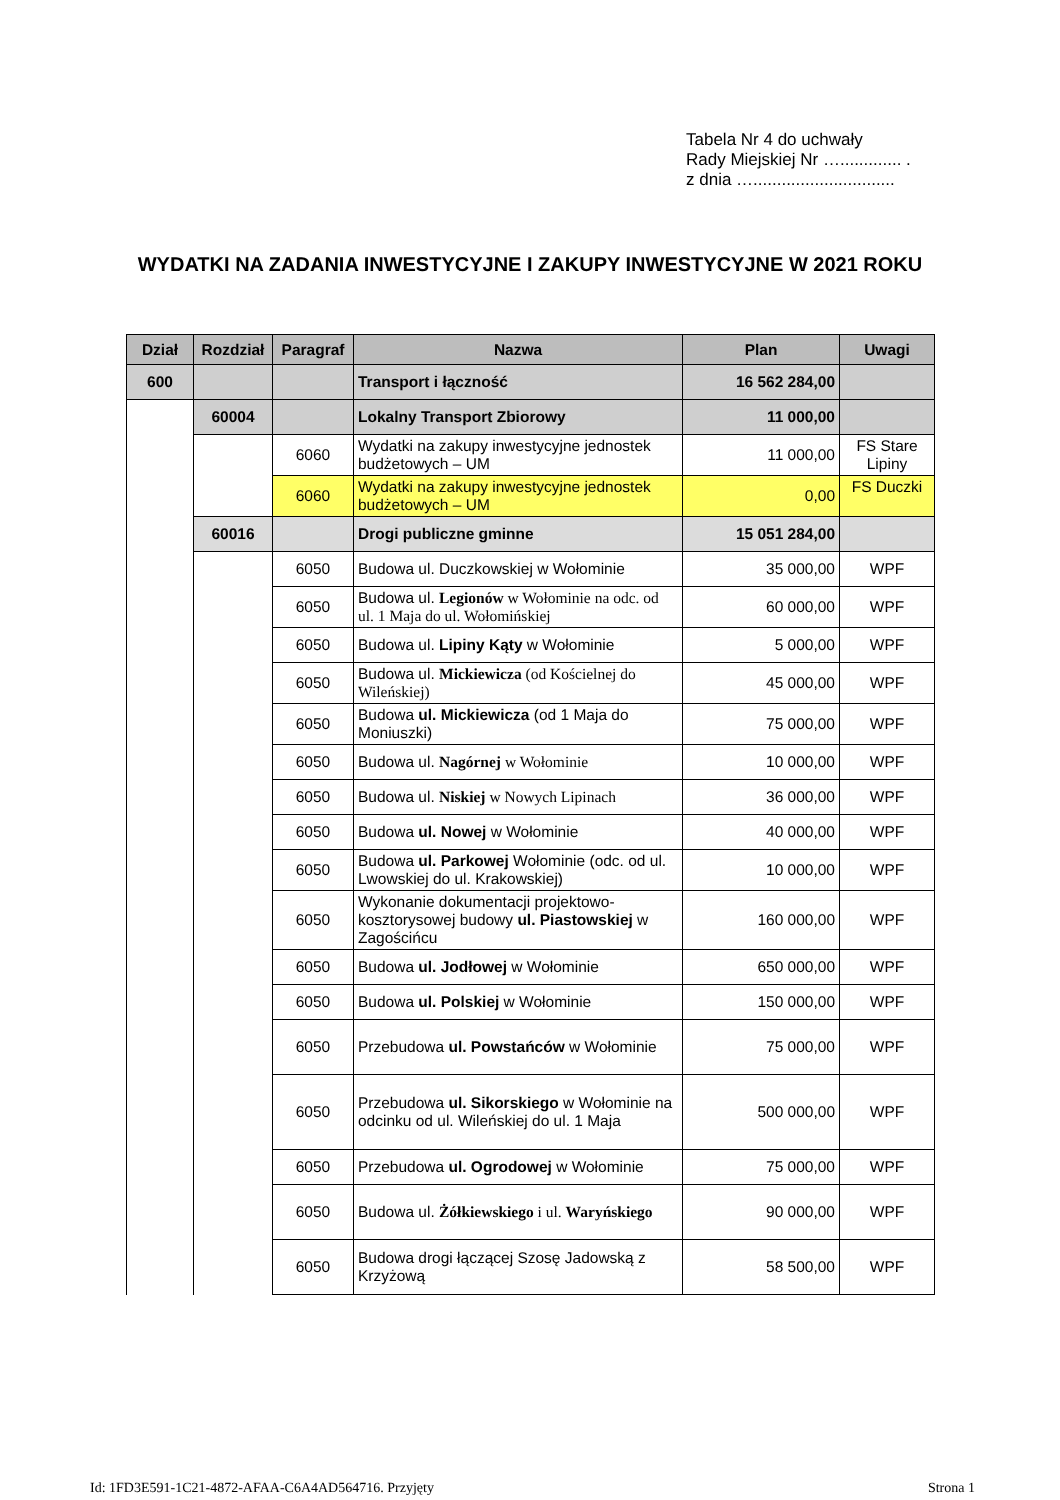Tabela Nr 4 do uchwały
Rady Miejskiej Nr …............. .
z dnia …..............................
WYDATKI NA ZADANIA INWESTYCYJNE I ZAKUPY INWESTYCYJNE W 2021 ROKU
| Dział | Rozdział | Paragraf | Nazwa | Plan | Uwagi |
| --- | --- | --- | --- | --- | --- |
| 600 | | | Transport i łączność | 16 562 284,00 | |
| | 60004 | | Lokalny Transport Zbiorowy | 11 000,00 | |
| | | 6060 | Wydatki na zakupy inwestycyjne jednostek budżetowych – UM | 11 000,00 | FS Stare Lipiny |
| | | 6060 | Wydatki na zakupy inwestycyjne jednostek budżetowych – UM | 0,00 | FS Duczki |
| | 60016 | | Drogi publiczne gminne | 15 051 284,00 | |
| | | 6050 | Budowa ul. Duczkowskiej w Wołominie | 35 000,00 | WPF |
| | | 6050 | Budowa ul. Legionów w Wołominie na odc. od ul. 1 Maja do ul. Wołomińskiej | 60 000,00 | WPF |
| | | 6050 | Budowa ul. Lipiny Kąty w Wołominie | 5 000,00 | WPF |
| | | 6050 | Budowa ul. Mickiewicza (od Kościelnej do Wileńskiej) | 45 000,00 | WPF |
| | | 6050 | Budowa ul. Mickiewicza (od 1 Maja do Moniuszki) | 75 000,00 | WPF |
| | | 6050 | Budowa ul. Nagórnej w Wołominie | 10 000,00 | WPF |
| | | 6050 | Budowa ul. Niskiej w Nowych Lipinach | 36 000,00 | WPF |
| | | 6050 | Budowa ul. Nowej w Wołominie | 40 000,00 | WPF |
| | | 6050 | Budowa ul. Parkowej Wołominie (odc. od ul. Lwowskiej do ul. Krakowskiej) | 10 000,00 | WPF |
| | | 6050 | Wykonanie dokumentacji projektowo-kosztorysowej budowy ul. Piastowskiej w Zagościńcu | 160 000,00 | WPF |
| | | 6050 | Budowa ul. Jodłowej w Wołominie | 650 000,00 | WPF |
| | | 6050 | Budowa ul. Polskiej w Wołominie | 150 000,00 | WPF |
| | | 6050 | Przebudowa ul. Powstańców w Wołominie | 75 000,00 | WPF |
| | | 6050 | Przebudowa ul. Sikorskiego w Wołominie na odcinku od ul. Wileńskiej do ul. 1 Maja | 500 000,00 | WPF |
| | | 6050 | Przebudowa ul. Ogrodowej w Wołominie | 75 000,00 | WPF |
| | | 6050 | Budowa ul. Żółkiewskiego i ul. Waryńskiego | 90 000,00 | WPF |
| | | 6050 | Budowa drogi łączącej Szosę Jadowską z Krzyżową | 58 500,00 | WPF |
Id: 1FD3E591-1C21-4872-AFAA-C6A4AD564716. Przyjęty Strona 1